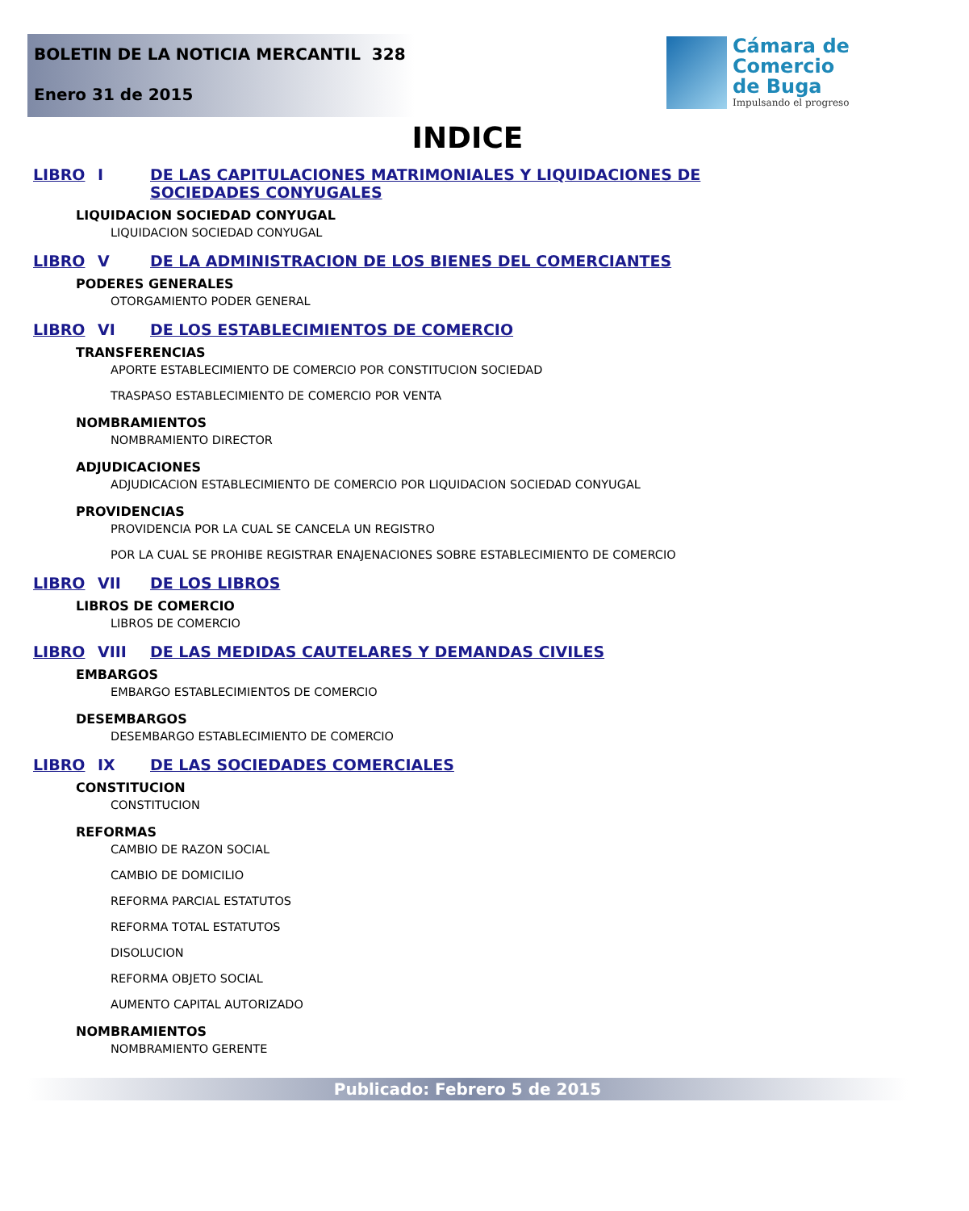BOLETIN DE LA NOTICIA MERCANTIL 328
Enero 31 de 2015
Cámara de
Comercio
de Buga
Impulsando el progreso
INDICE
LIBRO I DE LAS CAPITULACIONES MATRIMONIALES Y LIQUIDACIONES DE SOCIEDADES CONYUGALES
LIQUIDACION SOCIEDAD CONYUGAL
LIQUIDACION SOCIEDAD CONYUGAL
LIBRO V DE LA ADMINISTRACION DE LOS BIENES DEL COMERCIANTES
PODERES GENERALES
OTORGAMIENTO PODER GENERAL
LIBRO VI DE LOS ESTABLECIMIENTOS DE COMERCIO
TRANSFERENCIAS
APORTE ESTABLECIMIENTO DE COMERCIO POR CONSTITUCION SOCIEDAD
TRASPASO ESTABLECIMIENTO DE COMERCIO POR VENTA
NOMBRAMIENTOS
NOMBRAMIENTO DIRECTOR
ADJUDICACIONES
ADJUDICACION ESTABLECIMIENTO DE COMERCIO POR LIQUIDACION SOCIEDAD CONYUGAL
PROVIDENCIAS
PROVIDENCIA POR LA CUAL SE CANCELA UN REGISTRO
POR LA CUAL SE PROHIBE REGISTRAR ENAJENACIONES SOBRE ESTABLECIMIENTO DE COMERCIO
LIBRO VII DE LOS LIBROS
LIBROS DE COMERCIO
LIBROS DE COMERCIO
LIBRO VIII DE LAS MEDIDAS CAUTELARES Y DEMANDAS CIVILES
EMBARGOS
EMBARGO ESTABLECIMIENTOS DE COMERCIO
DESEMBARGOS
DESEMBARGO ESTABLECIMIENTO DE COMERCIO
LIBRO IX DE LAS SOCIEDADES COMERCIALES
CONSTITUCION
CONSTITUCION
REFORMAS
CAMBIO DE RAZON SOCIAL
CAMBIO DE DOMICILIO
REFORMA PARCIAL ESTATUTOS
REFORMA TOTAL ESTATUTOS
DISOLUCION
REFORMA OBJETO SOCIAL
AUMENTO CAPITAL AUTORIZADO
NOMBRAMIENTOS
NOMBRAMIENTO GERENTE
Publicado: Febrero 5 de 2015